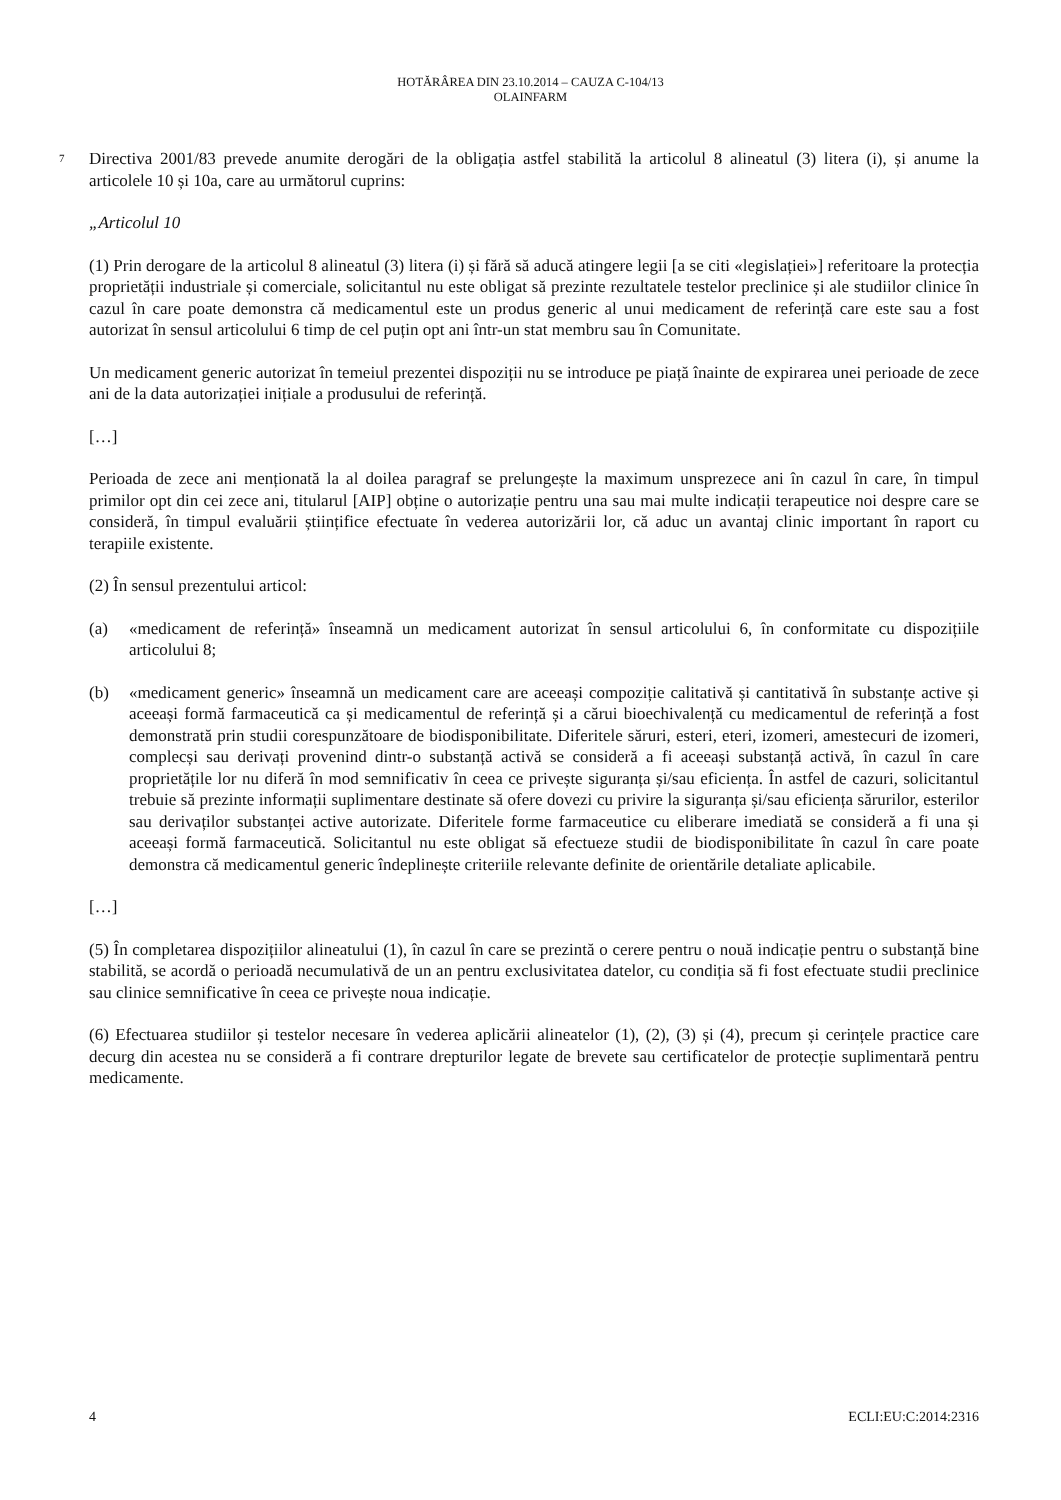HOTĂRÂREA DIN 23.10.2014 – CAUZA C-104/13
OLAINFARM
7 Directiva 2001/83 prevede anumite derogări de la obligația astfel stabilită la articolul 8 alineatul (3) litera (i), și anume la articolele 10 și 10a, care au următorul cuprins:
„Articolul 10
(1) Prin derogare de la articolul 8 alineatul (3) litera (i) și fără să aducă atingere legii [a se citi «legislației»] referitoare la protecția proprietății industriale și comerciale, solicitantul nu este obligat să prezinte rezultatele testelor preclinice și ale studiilor clinice în cazul în care poate demonstra că medicamentul este un produs generic al unui medicament de referință care este sau a fost autorizat în sensul articolului 6 timp de cel puțin opt ani într-un stat membru sau în Comunitate.
Un medicament generic autorizat în temeiul prezentei dispoziții nu se introduce pe piață înainte de expirarea unei perioade de zece ani de la data autorizației inițiale a produsului de referință.
[…]
Perioada de zece ani menționată la al doilea paragraf se prelungește la maximum unsprezece ani în cazul în care, în timpul primilor opt din cei zece ani, titularul [AIP] obține o autorizație pentru una sau mai multe indicații terapeutice noi despre care se consideră, în timpul evaluării științifice efectuate în vederea autorizării lor, că aduc un avantaj clinic important în raport cu terapiile existente.
(2) În sensul prezentului articol:
(a) «medicament de referință» înseamnă un medicament autorizat în sensul articolului 6, în conformitate cu dispozițiile articolului 8;
(b) «medicament generic» înseamnă un medicament care are aceeași compoziție calitativă și cantitativă în substanțe active și aceeași formă farmaceutică ca și medicamentul de referință și a cărui bioechivalență cu medicamentul de referință a fost demonstrată prin studii corespunzătoare de biodisponibilitate. Diferitele săruri, esteri, eteri, izomeri, amestecuri de izomeri, complecși sau derivați provenind dintr-o substanță activă se consideră a fi aceeași substanță activă, în cazul în care proprietățile lor nu diferă în mod semnificativ în ceea ce privește siguranța și/sau eficiența. În astfel de cazuri, solicitantul trebuie să prezinte informații suplimentare destinate să ofere dovezi cu privire la siguranța și/sau eficiența sărurilor, esterilor sau derivaților substanței active autorizate. Diferitele forme farmaceutice cu eliberare imediată se consideră a fi una și aceeași formă farmaceutică. Solicitantul nu este obligat să efectueze studii de biodisponibilitate în cazul în care poate demonstra că medicamentul generic îndeplinește criteriile relevante definite de orientările detaliate aplicabile.
[…]
(5) În completarea dispozițiilor alineatului (1), în cazul în care se prezintă o cerere pentru o nouă indicație pentru o substanță bine stabilită, se acordă o perioadă necumulativă de un an pentru exclusivitatea datelor, cu condiția să fi fost efectuate studii preclinice sau clinice semnificative în ceea ce privește noua indicație.
(6) Efectuarea studiilor și testelor necesare în vederea aplicării alineatelor (1), (2), (3) și (4), precum și cerințele practice care decurg din acestea nu se consideră a fi contrare drepturilor legate de brevete sau certificatelor de protecție suplimentară pentru medicamente.
4 ECLI:EU:C:2014:2316